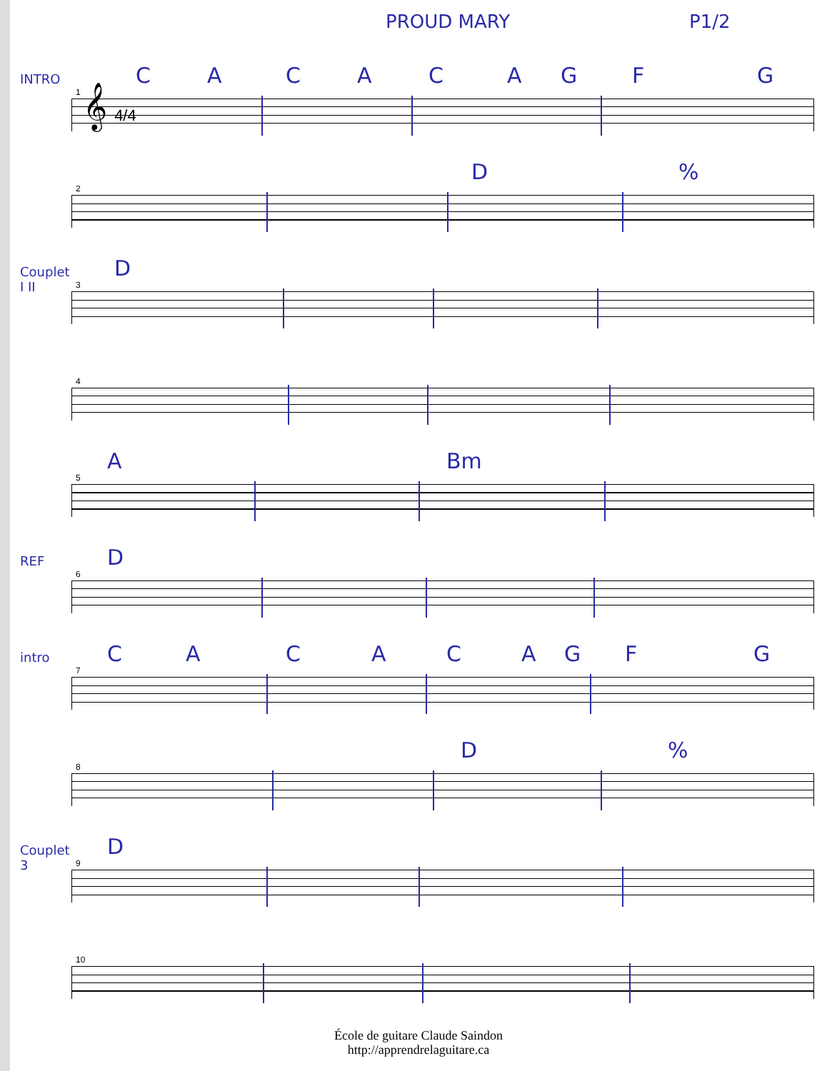PROUD MARY P1/2
INTRO C A C A C A G F G
1
𝄞 4/4
D %
2
Couplet I II
D
3
4
A Bm
5
REF D
6
intro C A C A C A G F G
7
D %
8
Couplet 3
D
9
10
École de guitare Claude Saindon
http://apprendrelaguitare.ca